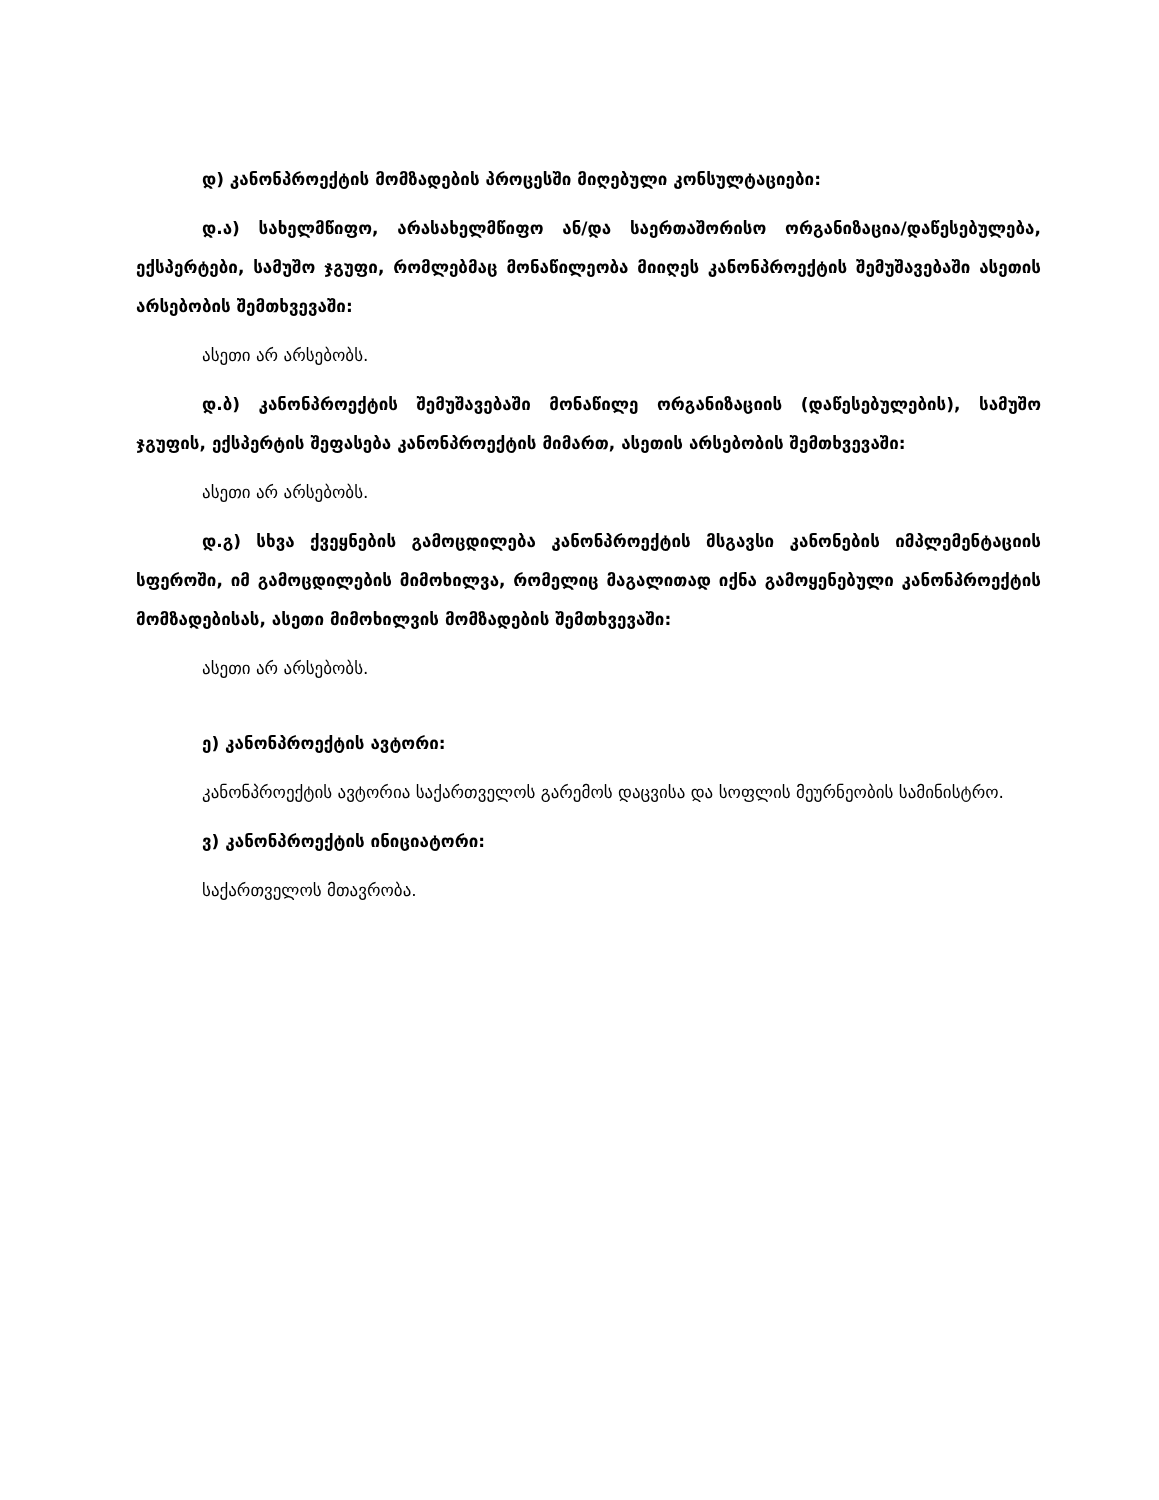დ) კანონპროექტის მომზადების პროცესში მიღებული კონსულტაციები:
დ.ა) სახელმწიფო, არასახელმწიფო ან/და საერთაშორისო ორგანიზაცია/დაწესებულება, ექსპერტები, სამუშო ჯგუფი, რომლებმაც მონაწილეობა მიიღეს კანონპროექტის შემუშავებაში ასეთის არსებობის შემთხვევაში:
ასეთი არ არსებობს.
დ.ბ) კანონპროექტის შემუშავებაში მონაწილე ორგანიზაციის (დაწესებულების), სამუშო ჯგუფის, ექსპერტის შეფასება კანონპროექტის მიმართ, ასეთის არსებობის შემთხვევაში:
ასეთი არ არსებობს.
დ.გ) სხვა ქვეყნების გამოცდილება კანონპროექტის მსგავსი კანონების იმპლემენტაციის სფეროში, იმ გამოცდილების მიმოხილვა, რომელიც მაგალითად იქნა გამოყენებული კანონპროექტის მომზადებისას, ასეთი მიმოხილვის მომზადების შემთხვევაში:
ასეთი არ არსებობს.
ე) კანონპროექტის ავტორი:
კანონპროექტის ავტორია საქართველოს გარემოს დაცვისა და სოფლის მეურნეობის სამინისტრო.
ვ) კანონპროექტის ინიციატორი:
საქართველოს მთავრობა.